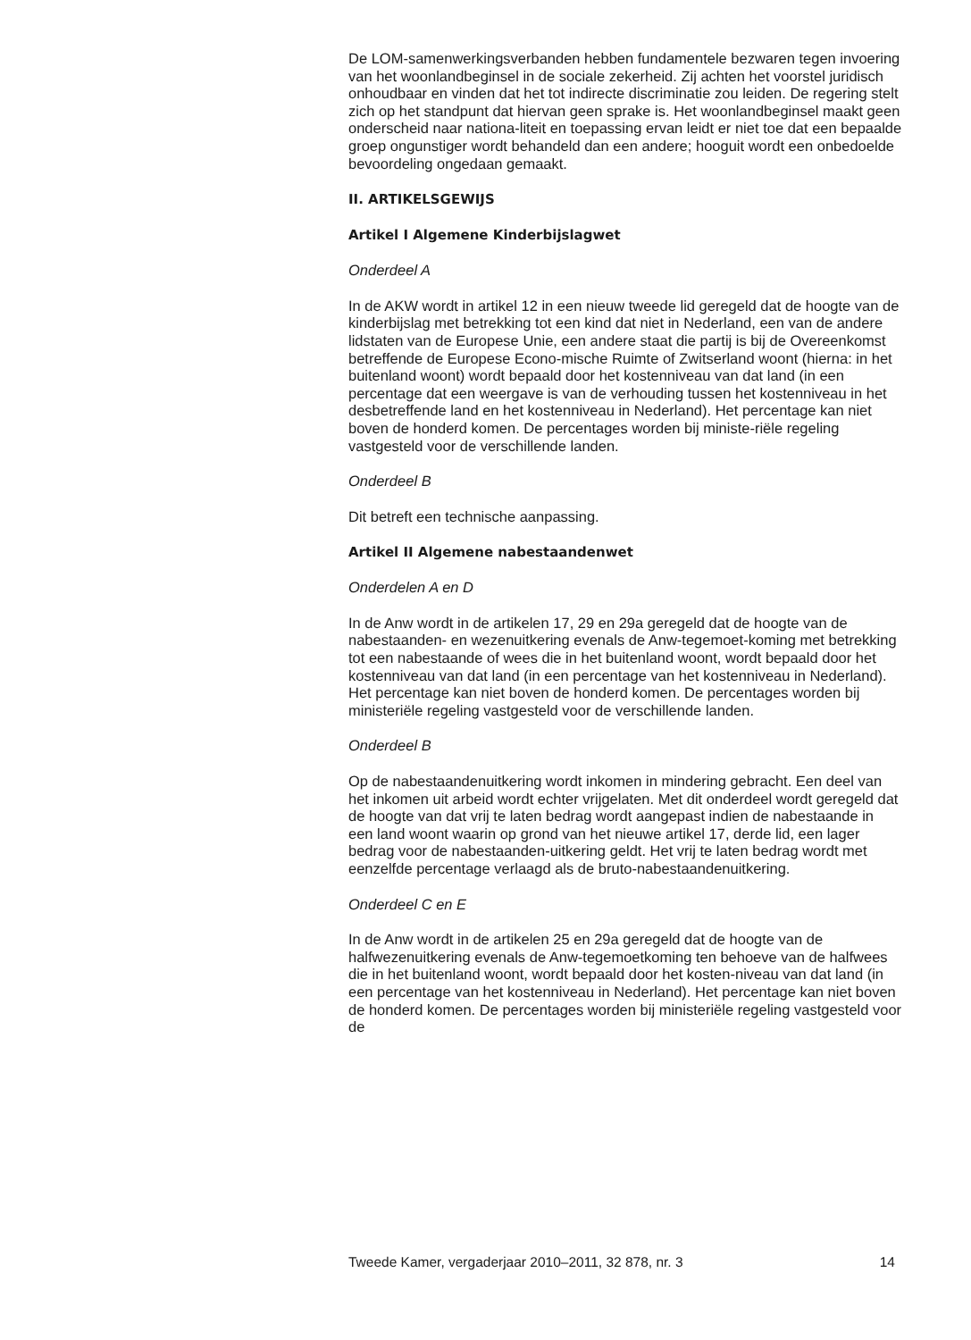De LOM-samenwerkingsverbanden hebben fundamentele bezwaren tegen invoering van het woonlandbeginsel in de sociale zekerheid. Zij achten het voorstel juridisch onhoudbaar en vinden dat het tot indirecte discriminatie zou leiden. De regering stelt zich op het standpunt dat hiervan geen sprake is. Het woonlandbeginsel maakt geen onderscheid naar nationa-liteit en toepassing ervan leidt er niet toe dat een bepaalde groep ongunstiger wordt behandeld dan een andere; hooguit wordt een onbedoelde bevoordeling ongedaan gemaakt.
II. ARTIKELSGEWIJS
Artikel I Algemene Kinderbijslagwet
Onderdeel A
In de AKW wordt in artikel 12 in een nieuw tweede lid geregeld dat de hoogte van de kinderbijslag met betrekking tot een kind dat niet in Nederland, een van de andere lidstaten van de Europese Unie, een andere staat die partij is bij de Overeenkomst betreffende de Europese Econo-mische Ruimte of Zwitserland woont (hierna: in het buitenland woont) wordt bepaald door het kostenniveau van dat land (in een percentage dat een weergave is van de verhouding tussen het kostenniveau in het desbetreffende land en het kostenniveau in Nederland). Het percentage kan niet boven de honderd komen. De percentages worden bij ministe-riële regeling vastgesteld voor de verschillende landen.
Onderdeel B
Dit betreft een technische aanpassing.
Artikel II Algemene nabestaandenwet
Onderdelen A en D
In de Anw wordt in de artikelen 17, 29 en 29a geregeld dat de hoogte van de nabestaanden- en wezenuitkering evenals de Anw-tegemoet-koming met betrekking tot een nabestaande of wees die in het buitenland woont, wordt bepaald door het kostenniveau van dat land (in een percentage van het kostenniveau in Nederland). Het percentage kan niet boven de honderd komen. De percentages worden bij ministeriële regeling vastgesteld voor de verschillende landen.
Onderdeel B
Op de nabestaandenuitkering wordt inkomen in mindering gebracht. Een deel van het inkomen uit arbeid wordt echter vrijgelaten. Met dit onderdeel wordt geregeld dat de hoogte van dat vrij te laten bedrag wordt aangepast indien de nabestaande in een land woont waarin op grond van het nieuwe artikel 17, derde lid, een lager bedrag voor de nabestaanden-uitkering geldt. Het vrij te laten bedrag wordt met eenzelfde percentage verlaagd als de bruto-nabestaandenuitkering.
Onderdeel C en E
In de Anw wordt in de artikelen 25 en 29a geregeld dat de hoogte van de halfwezenuitkering evenals de Anw-tegemoetkoming ten behoeve van de halfwees die in het buitenland woont, wordt bepaald door het kosten-niveau van dat land (in een percentage van het kostenniveau in Nederland). Het percentage kan niet boven de honderd komen. De percentages worden bij ministeriële regeling vastgesteld voor de
Tweede Kamer, vergaderjaar 2010–2011, 32 878, nr. 3 14